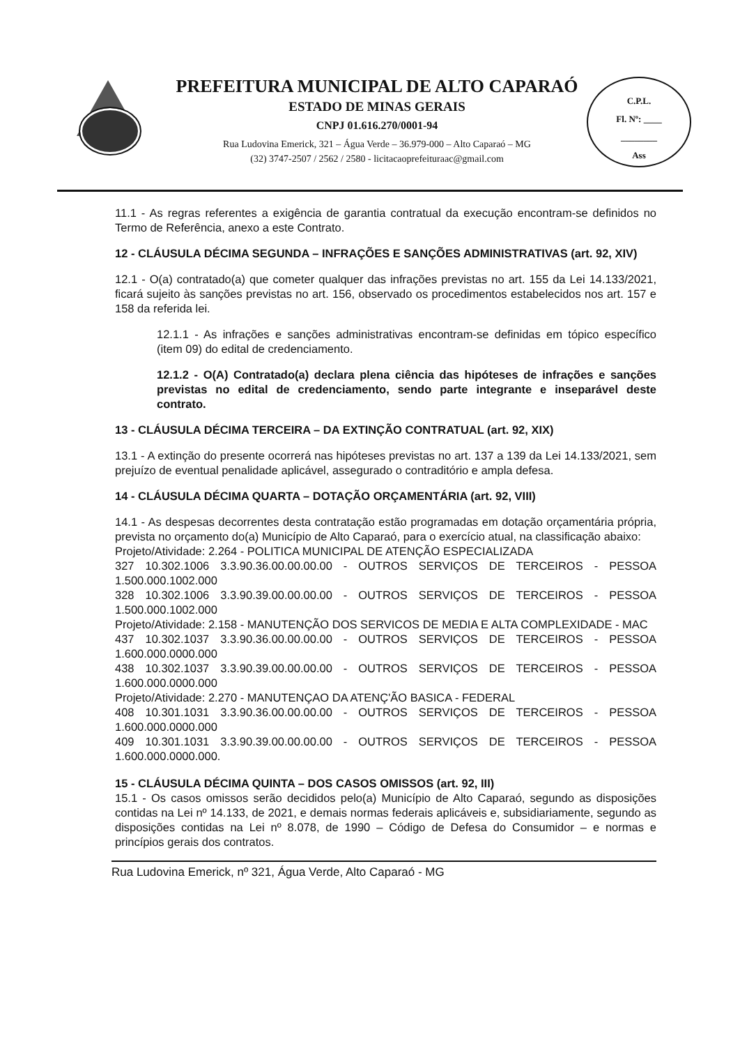PREFEITURA MUNICIPAL DE ALTO CAPARAÓ
ESTADO DE MINAS GERAIS
CNPJ 01.616.270/0001-94
Rua Ludovina Emerick, 321 – Água Verde – 36.979-000 – Alto Caparaó – MG
(32) 3747-2507 / 2562 / 2580 - licitacaoprefeituraac@gmail.com
C.P.L.
Fl. Nº: ____
________
Ass
11.1 - As regras referentes a exigência de garantia contratual da execução encontram-se definidos no Termo de Referência, anexo a este Contrato.
12 - CLÁUSULA DÉCIMA SEGUNDA – INFRAÇÕES E SANÇÕES ADMINISTRATIVAS (art. 92, XIV)
12.1 - O(a) contratado(a) que cometer qualquer das infrações previstas no art. 155 da Lei 14.133/2021, ficará sujeito às sanções previstas no art. 156, observado os procedimentos estabelecidos nos art. 157 e 158 da referida lei.
12.1.1 - As infrações e sanções administrativas encontram-se definidas em tópico específico (item 09) do edital de credenciamento.
12.1.2 - O(A) Contratado(a) declara plena ciência das hipóteses de infrações e sanções previstas no edital de credenciamento, sendo parte integrante e inseparável deste contrato.
13 - CLÁUSULA DÉCIMA TERCEIRA – DA EXTINÇÃO CONTRATUAL (art. 92, XIX)
13.1 - A extinção do presente ocorrerá nas hipóteses previstas no art. 137 a 139 da Lei 14.133/2021, sem prejuízo de eventual penalidade aplicável, assegurado o contraditório e ampla defesa.
14 - CLÁUSULA DÉCIMA QUARTA – DOTAÇÃO ORÇAMENTÁRIA (art. 92, VIII)
14.1 - As despesas decorrentes desta contratação estão programadas em dotação orçamentária própria, prevista no orçamento do(a) Município de Alto Caparaó, para o exercício atual, na classificação abaixo:
Projeto/Atividade: 2.264 - POLITICA MUNICIPAL DE ATENÇÃO ESPECIALIZADA
327 10.302.1006 3.3.90.36.00.00.00.00 - OUTROS SERVIÇOS DE TERCEIROS - PESSOA 1.500.000.1002.000
328 10.302.1006 3.3.90.39.00.00.00.00 - OUTROS SERVIÇOS DE TERCEIROS - PESSOA 1.500.000.1002.000
Projeto/Atividade: 2.158 - MANUTENÇÃO DOS SERVICOS DE MEDIA E ALTA COMPLEXIDADE - MAC
437 10.302.1037 3.3.90.36.00.00.00.00 - OUTROS SERVIÇOS DE TERCEIROS - PESSOA 1.600.000.0000.000
438 10.302.1037 3.3.90.39.00.00.00.00 - OUTROS SERVIÇOS DE TERCEIROS - PESSOA 1.600.000.0000.000
Projeto/Atividade: 2.270 - MANUTENÇAO DA ATENÇ'ÃO BASICA - FEDERAL
408 10.301.1031 3.3.90.36.00.00.00.00 - OUTROS SERVIÇOS DE TERCEIROS - PESSOA 1.600.000.0000.000
409 10.301.1031 3.3.90.39.00.00.00.00 - OUTROS SERVIÇOS DE TERCEIROS - PESSOA 1.600.000.0000.000.
15 - CLÁUSULA DÉCIMA QUINTA – DOS CASOS OMISSOS (art. 92, III)
15.1 - Os casos omissos serão decididos pelo(a) Município de Alto Caparaó, segundo as disposições contidas na Lei nº 14.133, de 2021, e demais normas federais aplicáveis e, subsidiariamente, segundo as disposições contidas na Lei nº 8.078, de 1990 – Código de Defesa do Consumidor – e normas e princípios gerais dos contratos.
Rua Ludovina Emerick, nº 321, Água Verde, Alto Caparaó - MG